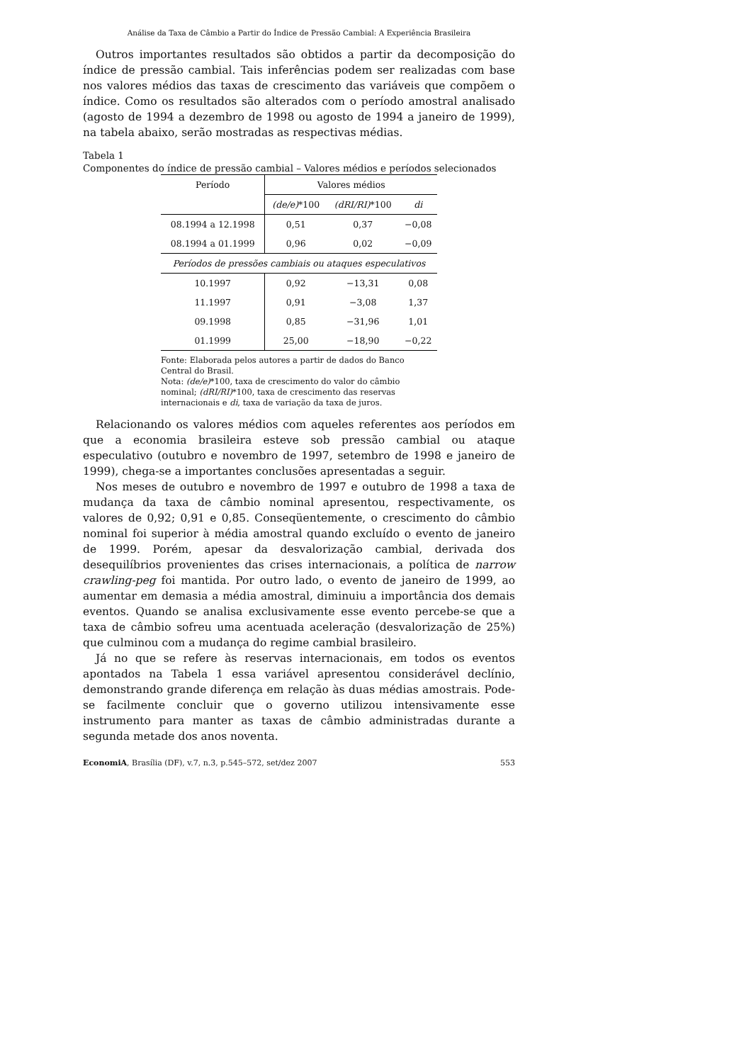Análise da Taxa de Câmbio a Partir do Índice de Pressão Cambial: A Experiência Brasileira
Outros importantes resultados são obtidos a partir da decomposição do índice de pressão cambial. Tais inferências podem ser realizadas com base nos valores médios das taxas de crescimento das variáveis que compõem o índice. Como os resultados são alterados com o período amostral analisado (agosto de 1994 a dezembro de 1998 ou agosto de 1994 a janeiro de 1999), na tabela abaixo, serão mostradas as respectivas médias.
Tabela 1
Componentes do índice de pressão cambial – Valores médios e períodos selecionados
| Período | Valores médios | | |
| --- | --- | --- | --- |
| | (de/e) *100 | (dRI/RI) *100 | di |
| 08.1994 a 12.1998 | 0,51 | 0,37 | −0,08 |
| 08.1994 a 01.1999 | 0,96 | 0,02 | −0,09 |
| Períodos de pressões cambiais ou ataques especulativos | | | |
| 10.1997 | 0,92 | −13,31 | 0,08 |
| 11.1997 | 0,91 | −3,08 | 1,37 |
| 09.1998 | 0,85 | −31,96 | 1,01 |
| 01.1999 | 25,00 | −18,90 | −0,22 |
Fonte: Elaborada pelos autores a partir de dados do Banco Central do Brasil.
Nota: (de/e)*100, taxa de crescimento do valor do câmbio nominal; (dRI/RI)*100, taxa de crescimento das reservas internacionais e di, taxa de variação da taxa de juros.
Relacionando os valores médios com aqueles referentes aos períodos em que a economia brasileira esteve sob pressão cambial ou ataque especulativo (outubro e novembro de 1997, setembro de 1998 e janeiro de 1999), chega-se a importantes conclusões apresentadas a seguir.
Nos meses de outubro e novembro de 1997 e outubro de 1998 a taxa de mudança da taxa de câmbio nominal apresentou, respectivamente, os valores de 0,92; 0,91 e 0,85. Conseqüentemente, o crescimento do câmbio nominal foi superior à média amostral quando excluído o evento de janeiro de 1999. Porém, apesar da desvalorização cambial, derivada dos desequilíbrios provenientes das crises internacionais, a política de narrow crawling-peg foi mantida. Por outro lado, o evento de janeiro de 1999, ao aumentar em demasia a média amostral, diminuiu a importância dos demais eventos. Quando se analisa exclusivamente esse evento percebe-se que a taxa de câmbio sofreu uma acentuada aceleração (desvalorização de 25%) que culminou com a mudança do regime cambial brasileiro.
Já no que se refere às reservas internacionais, em todos os eventos apontados na Tabela 1 essa variável apresentou considerável declínio, demonstrando grande diferença em relação às duas médias amostrais. Pode-se facilmente concluir que o governo utilizou intensivamente esse instrumento para manter as taxas de câmbio administradas durante a segunda metade dos anos noventa.
EconomiA, Brasília (DF), v.7, n.3, p.545–572, set/dez 2007 553